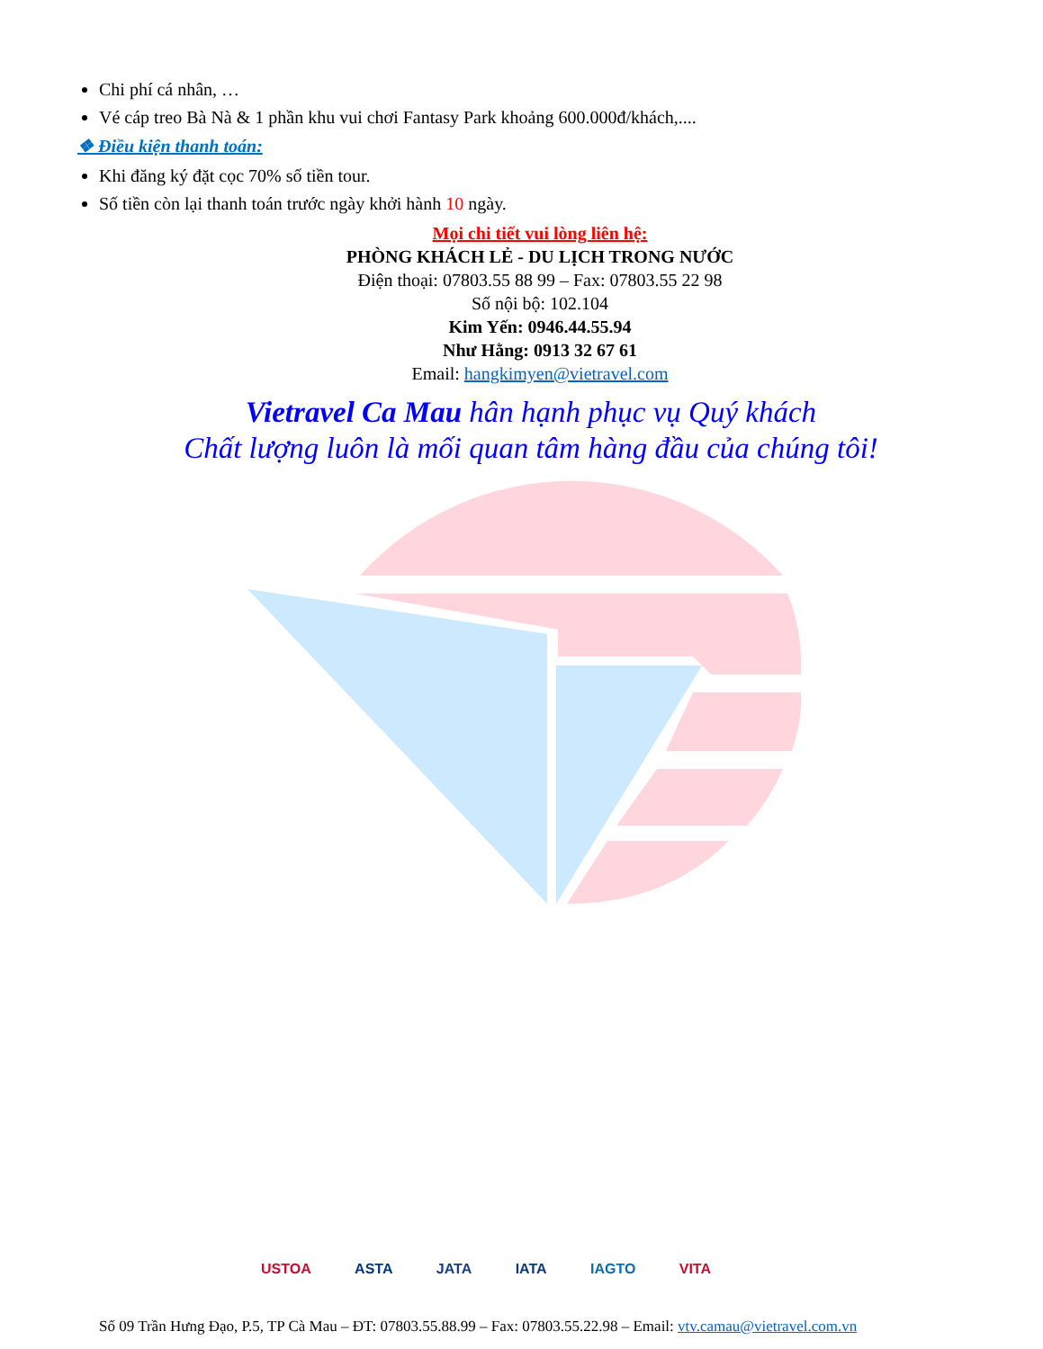Chi phí cá nhân, …
Vé cáp treo Bà Nà & 1 phần khu vui chơi Fantasy Park khoảng 600.000đ/khách,....
❖ Điều kiện thanh toán:
Khi đăng ký đặt cọc 70% số tiền tour.
Số tiền còn lại thanh toán trước ngày khởi hành 10 ngày.
Mọi chi tiết vui lòng liên hệ:
PHÒNG KHÁCH LẺ - DU LỊCH TRONG NƯỚC
Điện thoại: 07803.55 88 99 – Fax: 07803.55 22 98
Số nội bộ: 102.104
Kim Yến: 0946.44.55.94
Như Hằng: 0913 32 67 61
Email: hangkimyen@vietravel.com
Vietravel Ca Mau hân hạnh phục vụ Quý khách
Chất lượng luôn là mối quan tâm hàng đầu của chúng tôi!
USTOA ASTA JATA IATA IAGTO VITA
Số 09 Trần Hưng Đạo, P.5, TP Cà Mau – ĐT: 07803.55.88.99 – Fax: 07803.55.22.98 – Email: vtv.camau@vietravel.com.vn